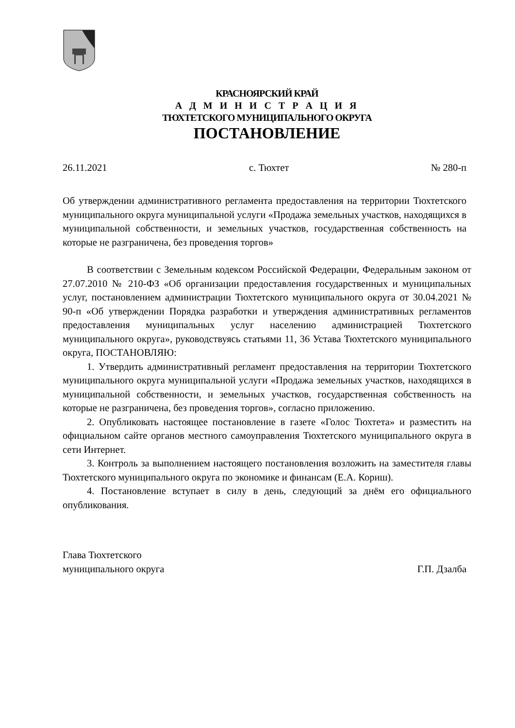КРАСНОЯРСКИЙ КРАЙ
А Д М И Н И С Т Р А Ц И Я
ТЮХТЕТСКОГО МУНИЦИПАЛЬНОГО ОКРУГА
ПОСТАНОВЛЕНИЕ
26.11.2021 с. Тюхтет № 280-п
Об утверждении административного регламента предоставления на территории Тюхтетского муниципального округа муниципальной услуги «Продажа земельных участков, находящихся в муниципальной собственности, и земельных участков, государственная собственность на которые не разграничена, без проведения торгов»
В соответствии с Земельным кодексом Российской Федерации, Федеральным законом от 27.07.2010 № 210-ФЗ «Об организации предоставления государственных и муниципальных услуг, постановлением администрации Тюхтетского муниципального округа от 30.04.2021 № 90-п «Об утверждении Порядка разработки и утверждения административных регламентов предоставления муниципальных услуг населению администрацией Тюхтетского муниципального округа», руководствуясь статьями 11, 36 Устава Тюхтетского муниципального округа, ПОСТАНОВЛЯЮ:
1. Утвердить административный регламент предоставления на территории Тюхтетского муниципального округа муниципальной услуги «Продажа земельных участков, находящихся в муниципальной собственности, и земельных участков, государственная собственность на которые не разграничена, без проведения торгов», согласно приложению.
2. Опубликовать настоящее постановление в газете «Голос Тюхтета» и разместить на официальном сайте органов местного самоуправления Тюхтетского муниципального округа в сети Интернет.
3. Контроль за выполнением настоящего постановления возложить на заместителя главы Тюхтетского муниципального округа по экономике и финансам (Е.А. Кориш).
4. Постановление вступает в силу в день, следующий за днём его официального опубликования.
Глава Тюхтетского
муниципального округа Г.П. Дзалба